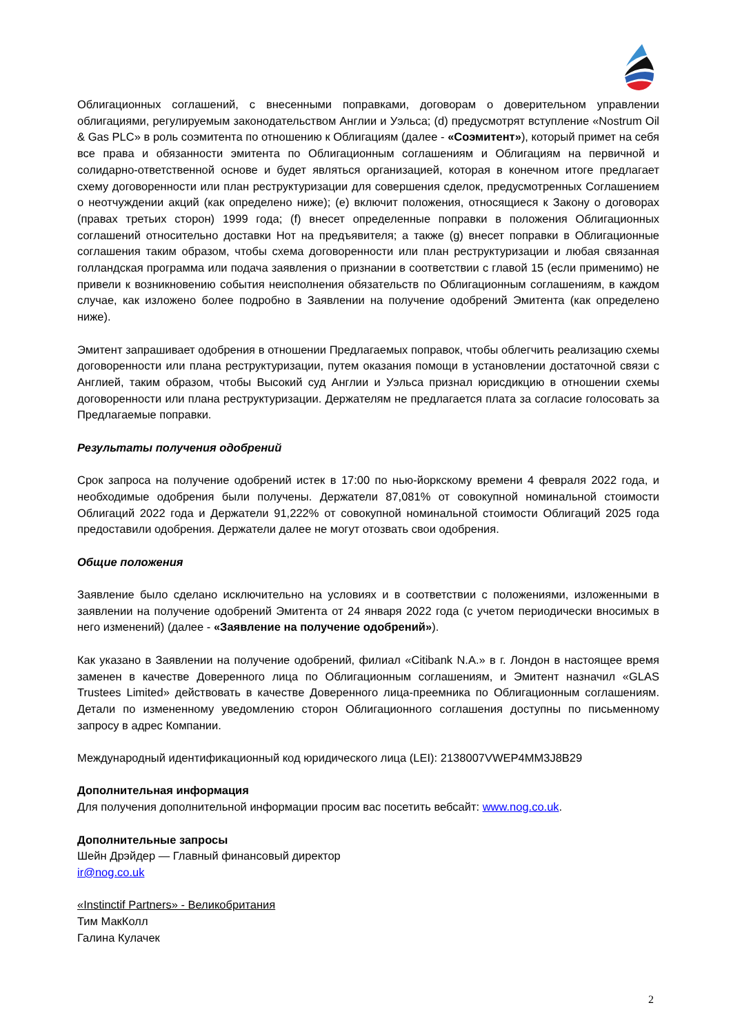Облигационных соглашений, с внесенными поправками, договорам о доверительном управлении облигациями, регулируемым законодательством Англии и Уэльса; (d) предусмотрят вступление «Nostrum Oil & Gas PLC» в роль соэмитента по отношению к Облигациям (далее - «Соэмитент»), который примет на себя все права и обязанности эмитента по Облигационным соглашениям и Облигациям на первичной и солидарно-ответственной основе и будет являться организацией, которая в конечном итоге предлагает схему договоренности или план реструктуризации для совершения сделок, предусмотренных Соглашением о неотчуждении акций (как определено ниже); (e) включит положения, относящиеся к Закону о договорах (правах третьих сторон) 1999 года; (f) внесет определенные поправки в положения Облигационных соглашений относительно доставки Нот на предъявителя; а также (g) внесет поправки в Облигационные соглашения таким образом, чтобы схема договоренности или план реструктуризации и любая связанная голландская программа или подача заявления о признании в соответствии с главой 15 (если применимо) не привели к возникновению события неисполнения обязательств по Облигационным соглашениям, в каждом случае, как изложено более подробно в Заявлении на получение одобрений Эмитента (как определено ниже).
Эмитент запрашивает одобрения в отношении Предлагаемых поправок, чтобы облегчить реализацию схемы договоренности или плана реструктуризации, путем оказания помощи в установлении достаточной связи с Англией, таким образом, чтобы Высокий суд Англии и Уэльса признал юрисдикцию в отношении схемы договоренности или плана реструктуризации. Держателям не предлагается плата за согласие голосовать за Предлагаемые поправки.
Результаты получения одобрений
Срок запроса на получение одобрений истек в 17:00 по нью-йоркскому времени 4 февраля 2022 года, и необходимые одобрения были получены. Держатели 87,081% от совокупной номинальной стоимости Облигаций 2022 года и Держатели 91,222% от совокупной номинальной стоимости Облигаций 2025 года предоставили одобрения. Держатели далее не могут отозвать свои одобрения.
Общие положения
Заявление было сделано исключительно на условиях и в соответствии с положениями, изложенными в заявлении на получение одобрений Эмитента от 24 января 2022 года (с учетом периодически вносимых в него изменений) (далее - «Заявление на получение одобрений»).
Как указано в Заявлении на получение одобрений, филиал «Citibank N.A.» в г. Лондон в настоящее время заменен в качестве Доверенного лица по Облигационным соглашениям, и Эмитент назначил «GLAS Trustees Limited» действовать в качестве Доверенного лица-преемника по Облигационным соглашениям. Детали по измененному уведомлению сторон Облигационного соглашения доступны по письменному запросу в адрес Компании.
Международный идентификационный код юридического лица (LEI): 2138007VWEP4MM3J8B29
Дополнительная информация
Для получения дополнительной информации просим вас посетить вебсайт: www.nog.co.uk.
Дополнительные запросы
Шейн Дрэйдер — Главный финансовый директор
ir@nog.co.uk
«Instinctif Partners» - Великобритания
Тим МакКолл
Галина Кулачек
2